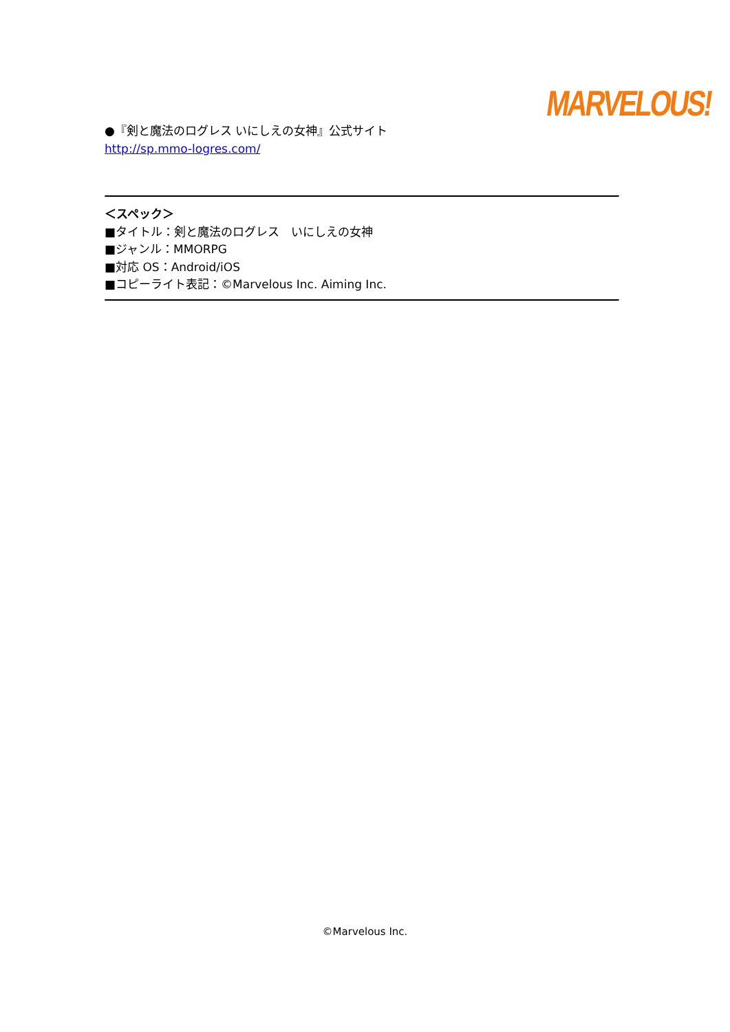MARVELOUS!
●『剣と魔法のログレス いにしえの女神』公式サイト
http://sp.mmo-logres.com/
＜スペック＞
■タイトル：剣と魔法のログレス　いにしえの女神
■ジャンル：MMORPG
■対応 OS：Android/iOS
■コピーライト表記：©Marvelous Inc. Aiming Inc.
©Marvelous Inc.